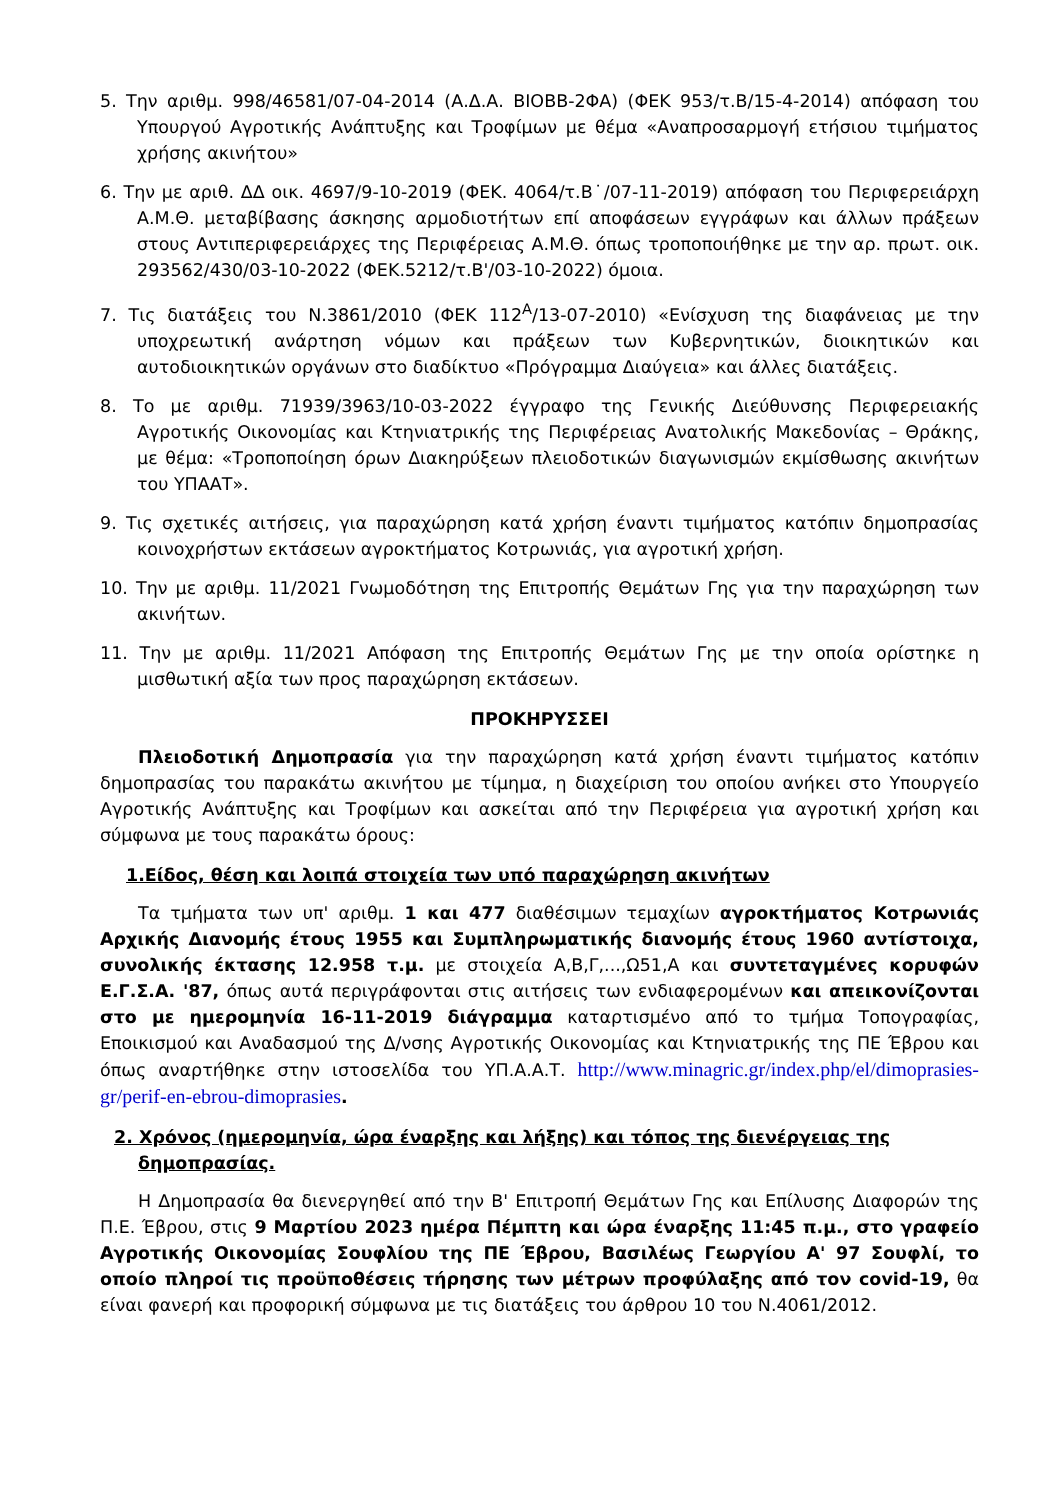5. Την αριθμ. 998/46581/07-04-2014 (Α.Δ.Α. ΒΙΟΒΒ-2ΦΑ) (ΦΕΚ 953/τ.Β/15-4-2014) απόφαση του Υπουργού Αγροτικής Ανάπτυξης και Τροφίμων με θέμα «Αναπροσαρμογή ετήσιου τιμήματος χρήσης ακινήτου»
6. Την με αριθ. ΔΔ οικ. 4697/9-10-2019 (ΦΕΚ. 4064/τ.Β˙/07-11-2019) απόφαση του Περιφερειάρχη Α.Μ.Θ. μεταβίβασης άσκησης αρμοδιοτήτων επί αποφάσεων εγγράφων και άλλων πράξεων στους Αντιπεριφερειάρχες της Περιφέρειας Α.Μ.Θ. όπως τροποποιήθηκε με την αρ. πρωτ. οικ. 293562/430/03-10-2022 (ΦΕΚ.5212/τ.Β'/03-10-2022) όμοια.
7. Τις διατάξεις του Ν.3861/2010 (ΦΕΚ 112<sup>Α</sup>/13-07-2010) «Ενίσχυση της διαφάνειας με την υποχρεωτική ανάρτηση νόμων και πράξεων των Κυβερνητικών, διοικητικών και αυτοδιοικητικών οργάνων στο διαδίκτυο «Πρόγραμμα Διαύγεια» και άλλες διατάξεις.
8. Το με αριθμ. 71939/3963/10-03-2022 έγγραφο της Γενικής Διεύθυνσης Περιφερειακής Αγροτικής Οικονομίας και Κτηνιατρικής της Περιφέρειας Ανατολικής Μακεδονίας – Θράκης, με θέμα: «Τροποποίηση όρων Διακηρύξεων πλειοδοτικών διαγωνισμών εκμίσθωσης ακινήτων του ΥΠΑΑΤ».
9. Τις σχετικές αιτήσεις, για παραχώρηση κατά χρήση έναντι τιμήματος κατόπιν δημοπρασίας κοινοχρήστων εκτάσεων αγροκτήματος Κοτρωνιάς, για αγροτική χρήση.
10. Την με αριθμ. 11/2021 Γνωμοδότηση της Επιτροπής Θεμάτων Γης για την παραχώρηση των ακινήτων.
11. Την με αριθμ. 11/2021 Απόφαση της Επιτροπής Θεμάτων Γης με την οποία ορίστηκε η μισθωτική αξία των προς παραχώρηση εκτάσεων.
ΠΡΟΚΗΡΥΣΣΕΙ
Πλειοδοτική Δημοπρασία για την παραχώρηση κατά χρήση έναντι τιμήματος κατόπιν δημοπρασίας του παρακάτω ακινήτου με τίμημα, η διαχείριση του οποίου ανήκει στο Υπουργείο Αγροτικής Ανάπτυξης και Τροφίμων και ασκείται από την Περιφέρεια για αγροτική χρήση και σύμφωνα με τους παρακάτω όρους:
1.Είδος, θέση και λοιπά στοιχεία των υπό παραχώρηση ακινήτων
Τα τμήματα των υπ' αριθμ. 1 και 477 διαθέσιμων τεμαχίων αγροκτήματος Κοτρωνιάς Αρχικής Διανομής έτους 1955 και Συμπληρωματικής διανομής έτους 1960 αντίστοιχα, συνολικής έκτασης 12.958 τ.μ. με στοιχεία Α,Β,Γ,...,Ω51,Α και συντεταγμένες κορυφών Ε.Γ.Σ.Α. '87, όπως αυτά περιγράφονται στις αιτήσεις των ενδιαφερομένων και απεικονίζονται στο με ημερομηνία 16-11-2019 διάγραμμα καταρτισμένο από το τμήμα Τοπογραφίας, Εποικισμού και Αναδασμού της Δ/νσης Αγροτικής Οικονομίας και Κτηνιατρικής της ΠΕ Έβρου και όπως αναρτήθηκε στην ιστοσελίδα του ΥΠ.Α.Α.Τ. http://www.minagric.gr/index.php/el/dimoprasies-gr/perif-en-ebrou-dimoprasies.
2. Χρόνος (ημερομηνία, ώρα έναρξης και λήξης) και τόπος της διενέργειας της δημοπρασίας.
Η Δημοπρασία θα διενεργηθεί από την Β' Επιτροπή Θεμάτων Γης και Επίλυσης Διαφορών της Π.Ε. Έβρου, στις 9 Μαρτίου 2023 ημέρα Πέμπτη και ώρα έναρξης 11:45 π.μ., στο γραφείο Αγροτικής Οικονομίας Σουφλίου της ΠΕ Έβρου, Βασιλέως Γεωργίου Α' 97 Σουφλί, το οποίο πληροί τις προϋποθέσεις τήρησης των μέτρων προφύλαξης από τον covid-19, θα είναι φανερή και προφορική σύμφωνα με τις διατάξεις του άρθρου 10 του Ν.4061/2012.